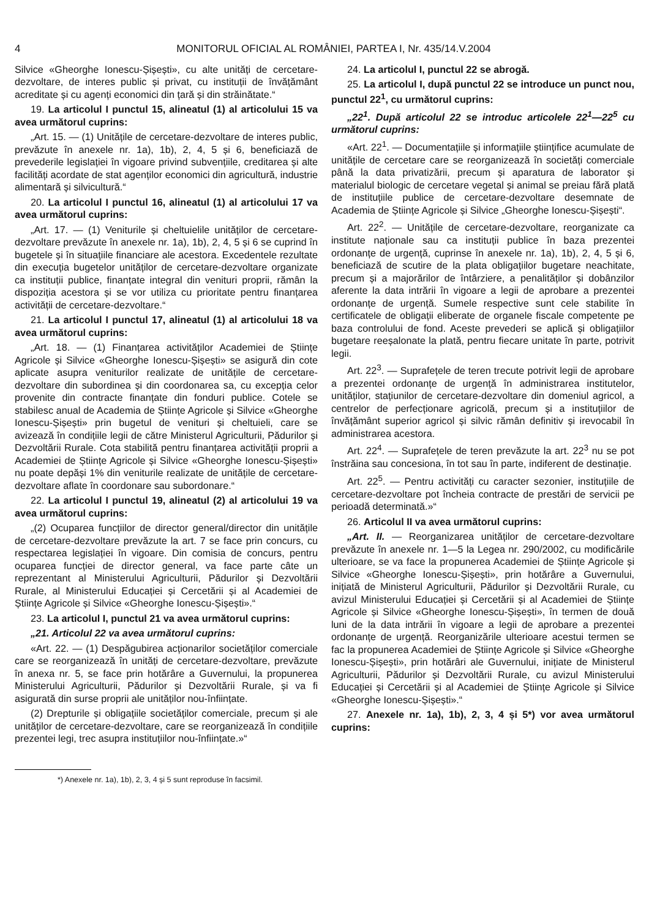4 MONITORUL OFICIAL AL ROMÂNIEI, PARTEA I, Nr. 435/14.V.2004
Silvice «Gheorghe Ionescu-Șișești», cu alte unități de cercetare-dezvoltare, de interes public și privat, cu instituții de învățământ acreditate și cu agenți economici din țară și din străinătate.“
19. La articolul I punctul 15, alineatul (1) al articolului 15 va avea următorul cuprins:
„Art. 15. — (1) Unitățile de cercetare-dezvoltare de interes public, prevăzute în anexele nr. 1a), 1b), 2, 4, 5 și 6, beneficiază de prevederile legislației în vigoare privind subvențiile, creditarea și alte facilități acordate de stat agenților economici din agricultură, industrie alimentară și silvicultură.“
20. La articolul I punctul 16, alineatul (1) al articolului 17 va avea următorul cuprins:
„Art. 17. — (1) Veniturile și cheltuielile unităților de cercetare-dezvoltare prevăzute în anexele nr. 1a), 1b), 2, 4, 5 și 6 se cuprind în bugetele și în situațiile financiare ale acestora. Excedentele rezultate din execuția bugetelor unităților de cercetare-dezvoltare organizate ca instituții publice, finanțate integral din venituri proprii, rămân la dispoziția acestora și se vor utiliza cu prioritate pentru finanțarea activității de cercetare-dezvoltare.“
21. La articolul I punctul 17, alineatul (1) al articolului 18 va avea următorul cuprins:
„Art. 18. — (1) Finanțarea activităților Academiei de Științe Agricole și Silvice «Gheorghe Ionescu-Șișești» se asigură din cote aplicate asupra veniturilor realizate de unitățile de cercetare-dezvoltare din subordinea și din coordonarea sa, cu excepția celor provenite din contracte finanțate din fonduri publice. Cotele se stabilesc anual de Academia de Științe Agricole și Silvice «Gheorghe Ionescu-Șișești» prin bugetul de venituri și cheltuieli, care se avizează în condițiile legii de către Ministerul Agriculturii, Pădurilor și Dezvoltării Rurale. Cota stabilită pentru finanțarea activității proprii a Academiei de Științe Agricole și Silvice «Gheorghe Ionescu-Șișești» nu poate depăși 1% din veniturile realizate de unitățile de cercetare-dezvoltare aflate în coordonare sau subordonare.“
22. La articolul I punctul 19, alineatul (2) al articolului 19 va avea următorul cuprins:
„(2) Ocuparea funcțiilor de director general/director din unitățile de cercetare-dezvoltare prevăzute la art. 7 se face prin concurs, cu respectarea legislației în vigoare. Din comisia de concurs, pentru ocuparea funcției de director general, va face parte câte un reprezentant al Ministerului Agriculturii, Pădurilor și Dezvoltării Rurale, al Ministerului Educației și Cercetării și al Academiei de Științe Agricole și Silvice «Gheorghe Ionescu-Șișești».“
23. La articolul I, punctul 21 va avea următorul cuprins:
„21. Articolul 22 va avea următorul cuprins:
«Art. 22. — (1) Despăgubirea acționarilor societăților comerciale care se reorganizează în unități de cercetare-dezvoltare, prevăzute în anexa nr. 5, se face prin hotărâre a Guvernului, la propunerea Ministerului Agriculturii, Pădurilor și Dezvoltării Rurale, și va fi asigurată din surse proprii ale unităților nou-înființate.
(2) Drepturile și obligațiile societăților comerciale, precum și ale unităților de cercetare-dezvoltare, care se reorganizează în condițiile prezentei legi, trec asupra instituțiilor nou-înființate.»“
*) Anexele nr. 1a), 1b), 2, 3, 4 și 5 sunt reproduse în facsimil.
24. La articolul I, punctul 22 se abrogă.
25. La articolul I, după punctul 22 se introduce un punct nou, punctul 22<sup>1</sup>, cu următorul cuprins:
„22<sup>1</sup>. După articolul 22 se introduc articolele 22<sup>1</sup>—22<sup>5</sup> cu următorul cuprins:
«Art. 22<sup>1</sup>. — Documentațiile și informațiile științifice acumulate de unitățile de cercetare care se reorganizează în societăți comerciale până la data privatizării, precum și aparatura de laborator și materialul biologic de cercetare vegetal și animal se preiau fără plată de instituțiile publice de cercetare-dezvoltare desemnate de Academia de Științe Agricole și Silvice „Gheorghe Ionescu-Șișești“.
Art. 22<sup>2</sup>. — Unitățile de cercetare-dezvoltare, reorganizate ca institute naționale sau ca instituții publice în baza prezentei ordonanțe de urgență, cuprinse în anexele nr. 1a), 1b), 2, 4, 5 și 6, beneficiază de scutire de la plata obligațiilor bugetare neachitate, precum și a majorărilor de întârziere, a penalităților și dobânzilor aferente la data intrării în vigoare a legii de aprobare a prezentei ordonanțe de urgență. Sumele respective sunt cele stabilite în certificatele de obligații eliberate de organele fiscale competente pe baza controlului de fond. Aceste prevederi se aplică și obligațiilor bugetare reeșalonate la plată, pentru fiecare unitate în parte, potrivit legii.
Art. 22<sup>3</sup>. — Suprafețele de teren trecute potrivit legii de aprobare a prezentei ordonanțe de urgență în administrarea institutelor, unităților, stațiunilor de cercetare-dezvoltare din domeniul agricol, a centrelor de perfecționare agricolă, precum și a instituțiilor de învățământ superior agricol și silvic rămân definitiv și irevocabil în administrarea acestora.
Art. 22<sup>4</sup>. — Suprafețele de teren prevăzute la art. 22<sup>3</sup> nu se pot înstrăina sau concesiona, în tot sau în parte, indiferent de destinație.
Art. 22<sup>5</sup>. — Pentru activități cu caracter sezonier, instituțiile de cercetare-dezvoltare pot încheia contracte de prestări de servicii pe perioadă determinată.»“
26. Articolul II va avea următorul cuprins:
„Art. II. — Reorganizarea unităților de cercetare-dezvoltare prevăzute în anexele nr. 1—5 la Legea nr. 290/2002, cu modificările ulterioare, se va face la propunerea Academiei de Științe Agricole și Silvice «Gheorghe Ionescu-Șișești», prin hotărâre a Guvernului, inițiată de Ministerul Agriculturii, Pădurilor și Dezvoltării Rurale, cu avizul Ministerului Educației și Cercetării și al Academiei de Științe Agricole și Silvice «Gheorghe Ionescu-Șișești», în termen de două luni de la data intrării în vigoare a legii de aprobare a prezentei ordonanțe de urgență. Reorganizările ulterioare acestui termen se fac la propunerea Academiei de Științe Agricole și Silvice «Gheorghe Ionescu-Șișești», prin hotărâri ale Guvernului, inițiate de Ministerul Agriculturii, Pădurilor și Dezvoltării Rurale, cu avizul Ministerului Educației și Cercetării și al Academiei de Științe Agricole și Silvice «Gheorghe Ionescu-Șișești».“
27. Anexele nr. 1a), 1b), 2, 3, 4 și 5*) vor avea următorul cuprins: